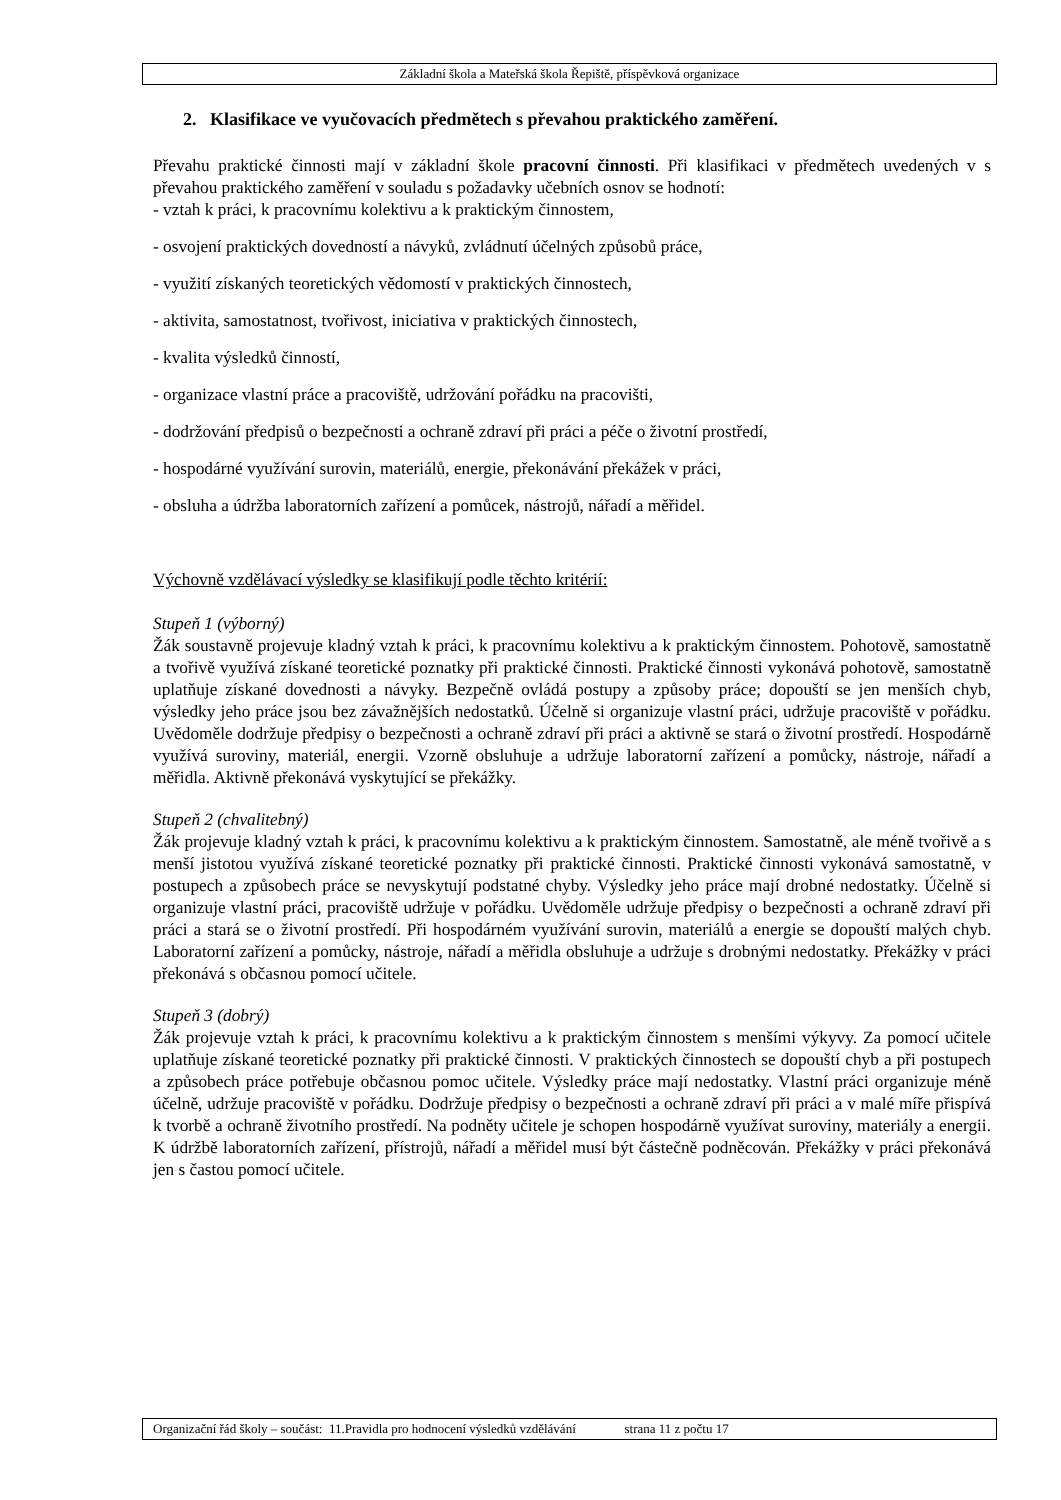Základní škola a Mateřská škola Řepiště, příspěvková organizace
2. Klasifikace ve vyučovacích předmětech s převahou praktického zaměření.
Převahu praktické činnosti mají v základní škole pracovní činnosti. Při klasifikaci v předmětech uvedených v s převahou praktického zaměření v souladu s požadavky učebních osnov se hodnotí:
- vztah k práci, k pracovnímu kolektivu a k praktickým činnostem,
- osvojení praktických dovedností a návyků, zvládnutí účelných způsobů práce,
- využití získaných teoretických vědomostí v praktických činnostech,
- aktivita, samostatnost, tvořivost, iniciativa v praktických činnostech,
- kvalita výsledků činností,
- organizace vlastní práce a pracoviště, udržování pořádku na pracovišti,
- dodržování předpisů o bezpečnosti a ochraně zdraví při práci a péče o životní prostředí,
- hospodárné využívání surovin, materiálů, energie, překonávání překážek v práci,
- obsluha a údržba laboratorních zařízení a pomůcek, nástrojů, nářadí a měřidel.
Výchovně vzdělávací výsledky se klasifikují podle těchto kritérií:
Stupeň 1 (výborný)
Žák soustavně projevuje kladný vztah k práci, k pracovnímu kolektivu a k praktickým činnostem. Pohotově, samostatně a tvořivě využívá získané teoretické poznatky při praktické činnosti. Praktické činnosti vykonává pohotově, samostatně uplatňuje získané dovednosti a návyky. Bezpečně ovládá postupy a způsoby práce; dopouští se jen menších chyb, výsledky jeho práce jsou bez závažnějších nedostatků. Účelně si organizuje vlastní práci, udržuje pracoviště v pořádku. Uvědoměle dodržuje předpisy o bezpečnosti a ochraně zdraví při práci a aktivně se stará o životní prostředí. Hospodárně využívá suroviny, materiál, energii. Vzorně obsluhuje a udržuje laboratorní zařízení a pomůcky, nástroje, nářadí a měřidla. Aktivně překonává vyskytující se překážky.
Stupeň 2 (chvalitebný)
Žák projevuje kladný vztah k práci, k pracovnímu kolektivu a k praktickým činnostem. Samostatně, ale méně tvořivě a s menší jistotou využívá získané teoretické poznatky při praktické činnosti. Praktické činnosti vykonává samostatně, v postupech a způsobech práce se nevyskytují podstatné chyby. Výsledky jeho práce mají drobné nedostatky. Účelně si organizuje vlastní práci, pracoviště udržuje v pořádku. Uvědoměle udržuje předpisy o bezpečnosti a ochraně zdraví při práci a stará se o životní prostředí. Při hospodárném využívání surovin, materiálů a energie se dopouští malých chyb. Laboratorní zařízení a pomůcky, nástroje, nářadí a měřidla obsluhuje a udržuje s drobnými nedostatky. Překážky v práci překonává s občasnou pomocí učitele.
Stupeň 3 (dobrý)
Žák projevuje vztah k práci, k pracovnímu kolektivu a k praktickým činnostem s menšími výkyvy. Za pomocí učitele uplatňuje získané teoretické poznatky při praktické činnosti. V praktických činnostech se dopouští chyb a při postupech a způsobech práce potřebuje občasnou pomoc učitele. Výsledky práce mají nedostatky. Vlastní práci organizuje méně účelně, udržuje pracoviště v pořádku. Dodržuje předpisy o bezpečnosti a ochraně zdraví při práci a v malé míře přispívá k tvorbě a ochraně životního prostředí. Na podněty učitele je schopen hospodárně využívat suroviny, materiály a energii. K údržbě laboratorních zařízení, přístrojů, nářadí a měřidel musí být částečně podněcován. Překážky v práci překonává jen s častou pomocí učitele.
Organizační řád školy – součást: 11.Pravidla pro hodnocení výsledků vzdělávání strana 11 z počtu 17